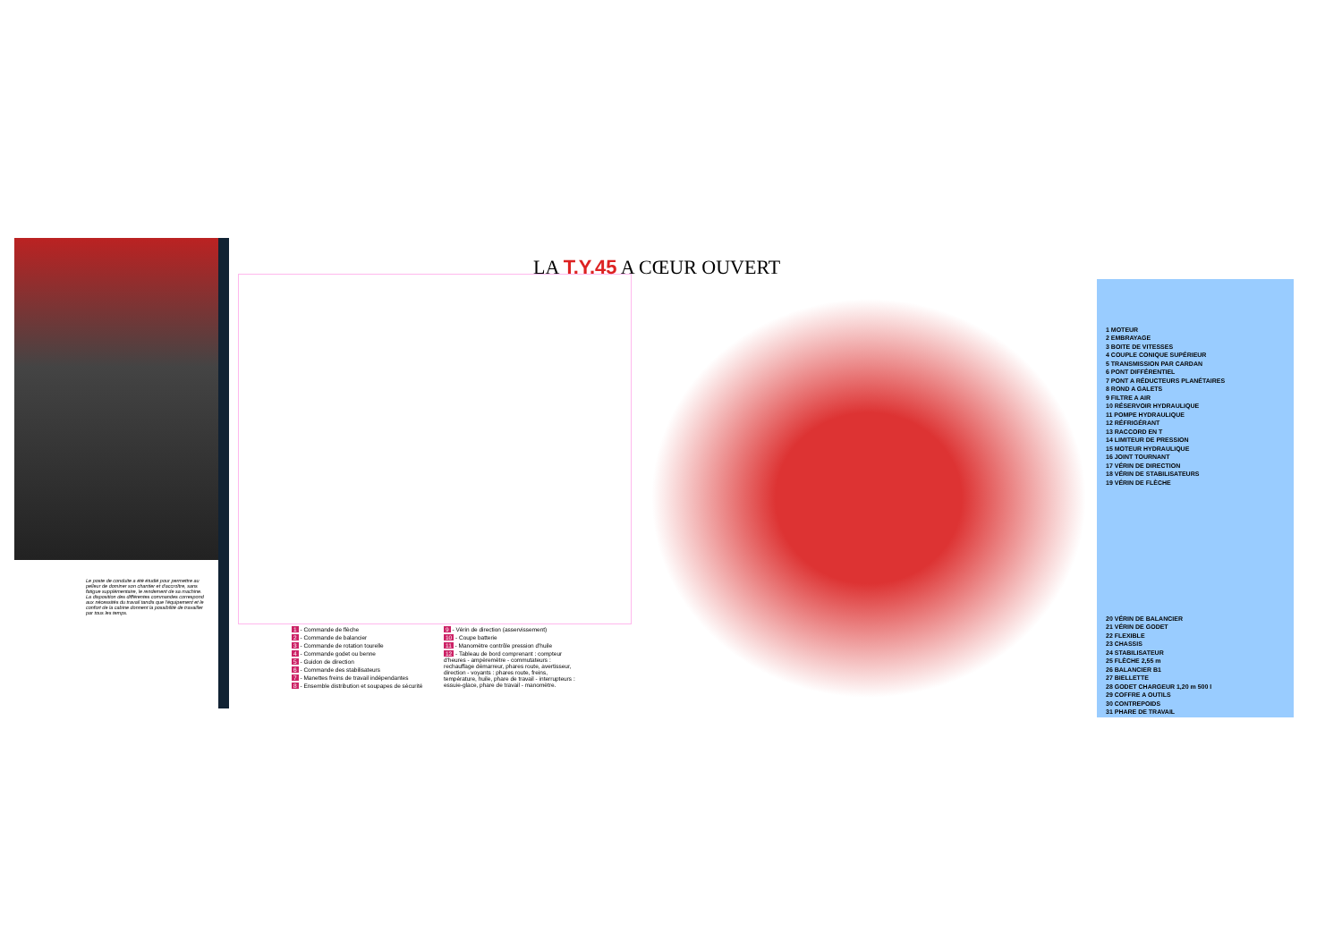Le poste de conduite a été étudié pour permettre au pelleur de dominer son chantier et d'accroître, sans fatigue supplémentaire, le rendement de sa machine.
La disposition des différentes commandes correspond aux nécessités du travail tandis que l'équipement et le confort de la cabine donnent la possibilité de travailler par tous les temps.
1 - Commande de flèche
2 - Commande de balancier
3 - Commande de rotation tourelle
4 - Commande godet ou benne
5 - Guidon de direction
6 - Commande des stabilisateurs
7 - Manettes freins de travail indépendantes
8 - Ensemble distribution et soupapes de sécurité
9 - Vérin de direction (asservissement)
10 - Coupe batterie
11 - Manomètre contrôle pression d'huile
12 - Tableau de bord comprenant : compteur d'heures - ampèremètre - commutateurs : rechauffage démarreur, phares route, avertisseur, direction - voyants : phares route, freins, température, huile, phare de travail - interrupteurs : essuie-glace, phare de travail - manomètre.
LA T.Y.45 A CŒUR OUVERT
1 MOTEUR
2 EMBRAYAGE
3 BOITE DE VITESSES
4 COUPLE CONIQUE SUPÉRIEUR
5 TRANSMISSION PAR CARDAN
6 PONT DIFFÉRENTIEL
7 PONT A RÉDUCTEURS PLANÉTAIRES
8 ROND A GALETS
9 FILTRE A AIR
10 RÉSERVOIR HYDRAULIQUE
11 POMPE HYDRAULIQUE
12 RÉFRIGÉRANT
13 RACCORD EN T
14 LIMITEUR DE PRESSION
15 MOTEUR HYDRAULIQUE
16 JOINT TOURNANT
17 VÉRIN DE DIRECTION
18 VÉRIN DE STABILISATEURS
19 VÉRIN DE FLÈCHE
20 VÉRIN DE BALANCIER
21 VÉRIN DE GODET
22 FLEXIBLE
23 CHASSIS
24 STABILISATEUR
25 FLÈCHE 2,55 m
26 BALANCIER B1
27 BIELLETTE
28 GODET CHARGEUR 1,20 m 500 l
29 COFFRE A OUTILS
30 CONTREPOIDS
31 PHARE DE TRAVAIL